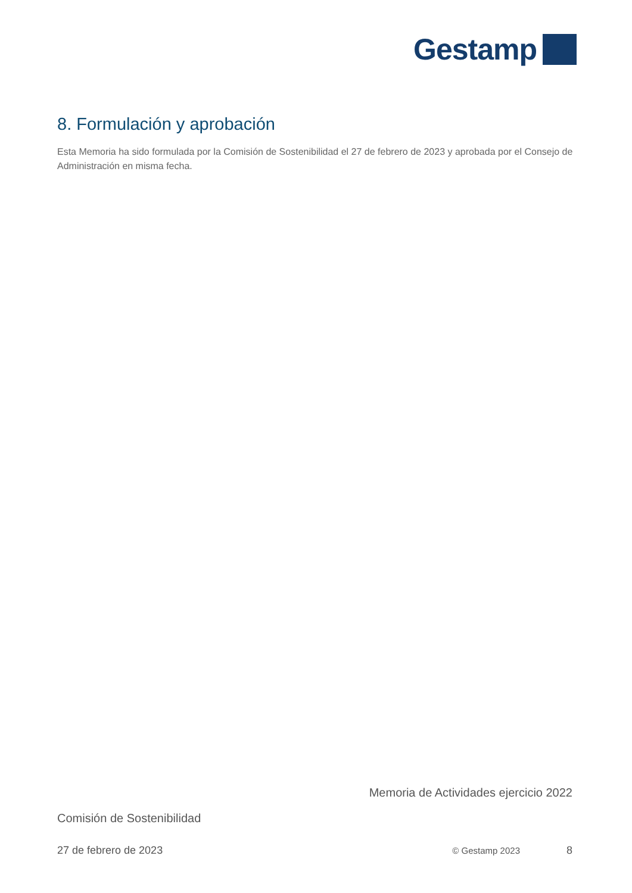Gestamp
8. Formulación y aprobación
Esta Memoria ha sido formulada por la Comisión de Sostenibilidad el 27 de febrero de 2023 y aprobada por el Consejo de Administración en misma fecha.
Memoria de Actividades ejercicio 2022
Comisión de Sostenibilidad
27 de febrero de 2023 © Gestamp 2023 8